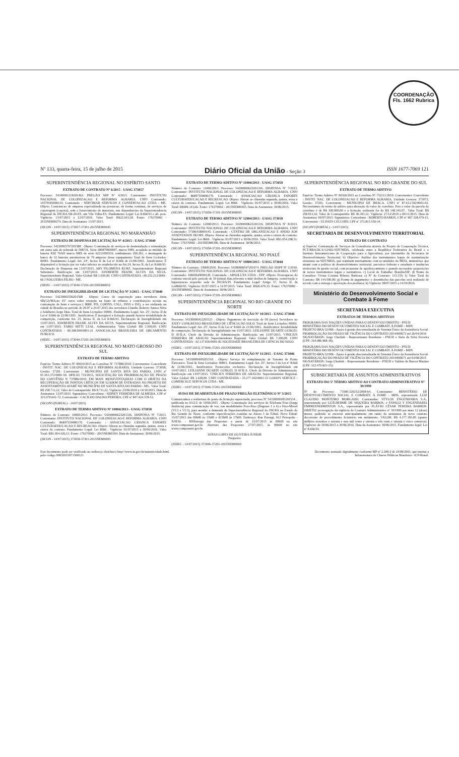COORDENAÇÃO Fls. 1662 Rubrica
Nº 133, quarta-feira, 15 de julho de 2015 Diário Oficial da União - Seção 3 ISSN 1677-7069 121
SUPERINTENDÊNCIA REGIONAL NO ESPÍRITO SANTO
EXTRATO DE CONTRATO Nº 6/2015 - UASG 373057
Processo: 54340001218201463. PREGÃO SRP Nº 4/2015. Contratante: INSTITUTO NACIONAL DE COLONIZACAO E REFORMA AGRARIA. CNPJ Contratado: 10570183000134. Contratado : SERVIMAR SERVICOS E CONSERVACAO -LTDA - ME. Objeto: Contratacao de empresa especializada na prestacao, de forma continua, de serviços de copeiragem (copeira), sem o fornecimento de materiais, nas dependencias da Superintendencia Regional do INCRA-SR-20-ES, em Vila Velha-ES. Fundamento Legal: Lei 8.666/93 e alt. post. Vigência: 13/07/2015 a 12/07/2016. Valor Total: R$22.943,28. Fonte: 176370002 - 2015NE800279. Data de Assinatura: 13/07/2015.
(SICON - 14/07/2015) 373057-37201-2015NE800045
SUPERINTENDÊNCIA REGIONAL NO MARANHÃO
EXTRATO DE DISPENSA DE LICITAÇÃO Nº 4/2015 - UASG 373040
Processo: 54230003707201588 . Objeto: Contratação de serviços de desinstalação e reinstalação em outra sala do nobreak de 50KVA, Série 280870000007, marca SMS, acoplado ao módulo de bateria XIII 70AH marca SMS de série 62211000319, tombamento 209.261, e montagem do banco de 32 baterias automotivas de 70 amperes desse equipamento Total de Itens Licitados: 00001. Fundamento Legal: Art. 24º, Inciso II da Lei nº 8.666 de 21/06/1993.. Justificativa: É dispensável a licitação por ter valor inferior ao estabelecido na Art.24, Inciso II, da Lei 8.666/93. Declaração de Dispensa em 13/07/2015. ARY FILOMENA KURZ. Superintendente Regional Substituto. Ratificação em 13/07/2015. JOWBERTH FRANK ALVES DA SILVA. Superintendente Regional. Valor Global: R$ 1.650,00. CNPJ CONTRATADA : 00.252.212/0001-66 J NOGUEIRA FILHO - ME.
(SIDEC - 14/07/2015) 373040-37201-2015NE800059
EXTRATO DE INEXIGIBILIDADE DE LICITAÇÃO Nº 3/2015 - UASG 373040
Processo: 54230003556201568 . Objeto: Curso de capacitação para servidores desta SR(12)/MA,no 45º curso sobre retenção na fonte de tributos e contribuições sociais na contratação de bens e serviços ( IRRF, PIS, COFINS, CSLL, INSS e ISS), a ser realizado na cidade de Brasília no período de 20.07 a 24.07.2015 dos servidores Claudio Roberto Santos Silva e Adalberto Jorge Dias. Total de Itens Licitados: 00001. Fundamento Legal: Art. 25º, Inciso II da Lei nº 8.666 de 21/06/1993.. Justificativa: É inexigível a licitação quando houver inviabilidade de competição, conforme Art. 25, Inciso II, da Lei 8.666/93. Declaração de Inexigibilidade em 13/07/2015. JOWBERTH FRANK ALVES DA SILVA. Superintendente Regional. Ratificação em 13/07/2015. FABIO BITTI LEAL. Administrador. Valor Global: R$ 3.500,00. CNPJ CONTRATADA : 00.398.099/0001-21 ASSOCIACAO BRASILEIRA DE ORCAMENTO PUBLICO.
(SIDEC - 14/07/2015) 373040-37201-2015NE800059
SUPERINTENDÊNCIA REGIONAL NO MATO GROSSO DO SUL
EXTRATO DE TERMO ADITIVO
Espécie: Termo Aditivo Nº 00010/2015 ao Convênio Nº 737886/2010. Convenentes: Concedente : INSTIT. NAC. DE COLONIZACAO E REFORMA AGRARIA, Unidade Gestora: 373058, Gestão: 37201. Convenente : MUNICIPIO DE SANTA RITA DO PARDO, CNPJ nº 01.561.372/0001-50. OFICIO 733/2015, SOLICITAÇÃO DA PRORROGAÇÃO DE PRAZO DO CONVÊNIO N 737886/2010, EM MAIS 90(NOVENTA)DIAS COM O OBJETO DA RECUPERAÇÃO DE PONTOS CRÍTICOS EM 52,92KM DE ESTRADAS NO PROJETO DE ASSENTAMENTO AVARÉ NO MUNICÍPIO DE SANTA RITA DO PARDO - MS.. Valor Total: R$ 258.711,22, Valor de Contrapartida: R$ 8.711,22, Vigência: 23/06/2010 a 14/10/2015. Data de Assinatura: 13/07/2015. Signatários: Concedente : SIDNEY FERREIRA DE ALMEIDA, CPF nº 321.070.641-72, Convenente : CACILDO DAGNO PEREIRA, CPF nº 847.424.378-53.
(SICONV(PORTAL) - 14/07/2015)
EXTRATO DE TERMO ADITIVO Nº 10004/2013 - UASG 373058
Número do Contrato: 10000/2013. Processo: 54290000623201316. DISPENSA Nº 7/2013. Contratante: INSTITUTO NACIONAL DE COLONIZACAO-E REFORMA AGRARIA. CNPJ Contratado: 86897550000170. Contratado : ASSOCIACAO CRIANCA ESPORTE CULTURAEDUCACAO E RECREACAO. Objeto: Alterar as cláusulas segunda, quinta, sexta e oitava do contrato. Fundamento Legal: Lei 8666 . Vigência: 01/07/2015 a 30/06/2016. Valor Total: R$1.954.426,13. Fonte: 176370002 - 2015NE800304. Data de Assinatura: 30/06/2015.
(SICON - 14/07/2015) 373058-37201-2015NE800095
EXTRATO DE TERMO ADITIVO Nº 11004/2013 - UASG 373058
Número do Contrato: 11000/2013. Processo: 54290000623201316. DISPENSA Nº 7/2013. Contratante: INSTITUTO NACIONAL DE COLONIZACAO-E REFORMA AGRARIA. CNPJ Contratado: 86897550000170. Contratado : ASSOCIACAO CRIANCA ESPORTE CULTURAEDUCACAO E RECREACAO. Objeto: Alterar as cláusulas segunda, quinta, sexta e oitava do contrato. Fundamento Legal: Lei 8666 . Vigência: 01/07/2015 a 30/06/2016. Valor Total: R$984.143,66. Fonte: 176370002 - 2015NE800305. Data de Assinatura: 30/06/2015.
(SICON - 14/07/2015) 373058-37201-2015NE800095
EXTRATO DE TERMO ADITIVO Nº 12004/2013 - UASG 373058
Número do Contrato: 12000/2013. Processo: 54290000623201316. DISPENSA Nº 8/2013. Contratante: INSTITUTO NACIONAL DE COLONIZACAO-E REFORMA AGRARIA. CNPJ Contratado: 37186418000145. Contratado : CENTRO DE ORGANIZACAO E APOIO AOS ASSENTADOS DO MS. Objeto: Alterar as cláusulas segunda, quinta, sexta e oitava do contrato. Fundamento Legal: Lei 8666 . Vigência: 01/07/2015 a 30/06/2016. Valor Total: R$1.054.298,51. Fonte: 176370002 - 2015NE800306. Data de Assinatura: 30/06/2015.
(SICON - 14/07/2015) 373058-37201-2015NE800095
SUPERINTENDÊNCIA REGIONAL NO PIAUÍ
EXTRATO DE TERMO ADITIVO Nº 19800/2015 - UASG 373044
Número do Contrato: 19000/2010. Processo: 54380000597201074. PREGÃO SISPP Nº 2/2010. Contratante: INSTITUTO NACIONAL DE COLONIZACAO-E REFORMA AGRARIA. CNPJ Contratado: 10820620000120. Contratado : ABSOLUTA LTDA - EPP -Objeto: Prorrogacao do contrato inicial pelo periodo de 30 (trinta) dias,referente a mão deobra de limpeza, conservação e higienizacao nopredio sede do INCRA/PI. Fundamento Legal: Artigo 57, Inciso II, da Lei8666/93. Vigência: 01/07/2015 a 31/07/2015. Valor Total: R$26.670,15. Fonte: 176370002 - 2015NE800002. Data de Assinatura: 30/06/2015.
(SICON - 14/07/2015) 373044-37201-2015NE800063
SUPERINTENDÊNCIA REGIONAL NO RIO GRANDE DO NORTE
EXTRATO DE INEXIGIBILIDADE DE LICITAÇÃO Nº 10/2015 - UASG 373046
Processo: 54330000412201521 . Objeto: Pagamento de inscrição de 09 (nove) Servidores no XXXV CONGRESSO BRASILEIRO DE CIÊNCIA DO SOLO. Total de Itens Licitados: 00001. Fundamento Legal: Art. 25º, Inciso II da Lei nº 8.666 de 21/06/1993.. Justificativa: Inviabilidade de competição. Declaração de Inexigibilidade em 13/07/2015. LEILIANNE DUARTE GURGEL D AVILA. Chefe da Divisão de Administração. Ratificação em 13/07/2015. VINICIUS FERREIRA DE ARAUJO. Superintendente Regional. Valor Global: R$ 7.200,00. CNPJ CONTRATADA : 42.137.836/0001-82 SOCIEDADE BRASILEIRA DE CIENCIA DO SOLO.
(SIDEC - 14/07/2015) 373046-37201-2015NE800060
EXTRATO DE INEXIGIBILIDADE DE LICITAÇÃO Nº 11/2015 - UASG 373046
Processo: 54330000409201516 . Objeto: Serviço de reimplantação de Sistema de Ponto Eletronico. Total de Itens Licitados: 00001. Fundamento Legal: Art. 25º, Inciso I da Lei nº 8.666 de 21/06/1993.. Justificativa: Fornecedor exclusivo. Declaração de Inexigibilidade em 14/07/2015. LEILIANNE DUARTE GURGEL D AVILA. Chefe da Divisão de Administração. Ratificação em 14/07/2015. VINICIUS FERREIRA DE ARAUJO. Superintendente Regional. Valor Global: R$ 1.638,00. CNPJ CONTRATADA : 35.277.102/0001-33 GOOD'S SERVICE - COMERCIO E SERVICOS LTDA - ME.
(SIDEC - 14/07/2015) 373046-37201-2015NE800060
AVISO DE REABERTURA DE PRAZO PREGÃO ELETRÔNICO Nº 5/2015
Comunicamos a reabertura de prazo da licitação supracitada, processo Nº 54330000185201534. , publicada no D.O.U de 19/06/2015 . Objeto: Contratação dos serviços de Telefonia Fixa (longa distância) para comunicação de voz, nas modalidades Fixo-Fixo (Degraus 1 a 4) e Fixo-Móvel (VC2 e VC3), para atender a demanda da Superintendência Regional do INCRA no Estado do Rio Grande do Norte, conforme especificações contidas no Anexo I do Edital. Novo Edital: 15/07/2015 das 09h00 às 11h00 e d15h00 às 17h00. Endereço: Rua Potengi, 612 Petropolis - NATAL - RNEntrega das Propostas: a partir de 15/07/2015 às 09h00 no site www.comprasnet.gov.br. Abertura das Propostas: 27/07/2015, às 09h00 no site www.comprasnet.gov.br.
JONAS LOPES DE OLIVEIRA JUNIOR
Pregoeiro
(SIDEC - 14/07/2015) 373046-37201-2015NE800060
SUPERINTENDÊNCIA REGIONAL NO RIO GRANDE DO SUL
EXTRATO DE TERMO ADITIVO
Espécie: Termo Aditivo Nº 00160/2015 ao Convênio Nº 752111/2010. Convenentes: Concedente : INSTIT. NAC. DE COLONIZACAO E REFORMA AGRARIA, Unidade Gestora: 373072, Gestão: 37201. Convenente : MUNICIPIO DE IBIACA, CNPJ nº 87.613.592/0001-03. Necessitamos de termo de aditivo para alteração do valor do convênio. Pois o valor da parcela do convênio é de R$ 100.000,00 e a licitação realizada foi de R$ 148.343,07.. Valor Total: R$ 258.013,42, Valor de Contrapartida: R$ 46.393,12, Vigência: 27/12/2010 a 09/11/2015. Data de Assinatura: 09/07/2015. Signatários: Concedente : ROBERTO RAMOS, CPF nº 907.328.479-15, Convenente : ULISSES CECCHIN, CPF nº 373.815.550-34.
(SICONV(PORTAL) - 14/07/2015)
SECRETARIA DE DESENVOLVIMENTO TERRITORIAL
EXTRATO DE CONTRATO
a) Espécie: Contratação de Serviços de Consultoria através do Projeto de Cooperação Técnica, PCT/BRA/IICA/12/002-SDT/MDA, celebrado entre a República Federativa do Brasil e o Instituto Interamericano de Cooperação para a Agricultura, por intermédio da Secretaria de Desenvolvimento Territorial; b) Objetivo: Análise dos instrumentos legais de normatização existentes na SDT/MDA, que tramitam internamente com as unidades do MDA, ministérios que atuam com a política de desenvolvimento territorial, parceiros federais e estaduais e instâncias territoriais de gestão social, com propostas de aperfeiçoamento e quando necessário proposições de novos instrumentos legais e normativos. c) Local de Trabalho: Brasília/DF; d) Nome do Consultor: Vivian Cristina Ribeiro Barbosa; e) Nº do Contrato: 115.155; f) Valor Total do Contrato: R$ 144.500,00; g) Forma de pagamento: o desembolso das parcelas será realizado de acordo com a entrega e aprovação dos produtos; h) Vigência: 08/07/2015 a 14/10/2016.
Ministério do Desenvolvimento Social e Combate à Fome
SECRETARIA EXECUTIVA
EXTRATOS DE TERMOS ADITIVOS
PROGRAMA DAS NAÇÕES UNIDAS PARA O DESENVOLVIMENTO - PNUD
MINISTÉRIO DO DESENVOLVIMENTO SOCIAL E COMBATE À FOME - MDS
PROJETO BRA/12/006 - Apoio à gestão descentralizada do Sistema Único da Assistência Social.
PRORROGAÇÃO DO PRAZO DE VIGÊNCIA DO CONTRATO 2014/000672 até 26/04/2016
SIGNATÁRIOS: Jorge Chediek - Representante Residente - PNUD e Stela da Silva Ferreira (CPF: 164.986.968-18).
PROGRAMA DAS NAÇÕES UNIDAS PARA O DESENVOLVIMENTO - PNUD
MINISTÉRIO DO DESENVOLVIMENTO SOCIAL E COMBATE À FOME - MDS
PROJETO BRA/12/006 - Apoio à gestão descentralizada do Sistema Único da Assistência Social.
PRORROGAÇÃO DO PRAZO DE VIGÊNCIA DO CONTRATO 2014/000671 até 03/08/2015
SIGNATÁRIOS: Jorge Chediek - Representante Residente - PNUD e Valdete de Barros Martins (CPF: 322.479.821-15).
SUBSECRETARIA DE ASSUNTOS ADMINISTRATIVOS
EXTRATO DO 5º TERMO ADITIVO AO CONTRATO ADMINISTRATIVO Nº 39/1999
Nº do Processo: 71000.520252/2008-64. Contratante: MINISTÉRIO DE DESENVOLVIMENTO SOCIAL E COMBATE À FOME - MDS, representado LUIZ CLAUDIO MONTEIRO MORGADO. Contratadas: STYLOS ENGENHARIA S.A., representada por GUILHERME DE SIQUEIRA BARROS, e ESPAÇO Y ENGENHARIA EMPREENDIMENTOS S.A., representada por FLÁVIO CÉSAR PEREIRA BARROS. OBJETO: prorrogação da vigência do Contrato Administrativo nº 39/1999 por mais 12 (doze) meses, podendo se encerrar antecipadamente em razão da assinatura de novo contrato decorrente de procedimento licitatório em andamento. VALOR: R$ 4.377.183,85 (quatro milhões trezentos e setenta e sete mil cento e oitenta e três reais e oitenta e cinco centavos). Vigência: de 30/06/2015 a 30/06/2016. Data da Assinatura: 30/06/2015. Fundamento legal: Lei nº 8.666/93.
Este documento pode ser verificado no endereço eletrônico http://www.in.gov.br/autenticidade.html,
pelo código 00032015071500121 Documento assinado digitalmente conforme MP nº 2.200-2 de 24/08/2001, que institui a
Infraestrutura de Chaves Públicas Brasileira - ICP-Brasil.